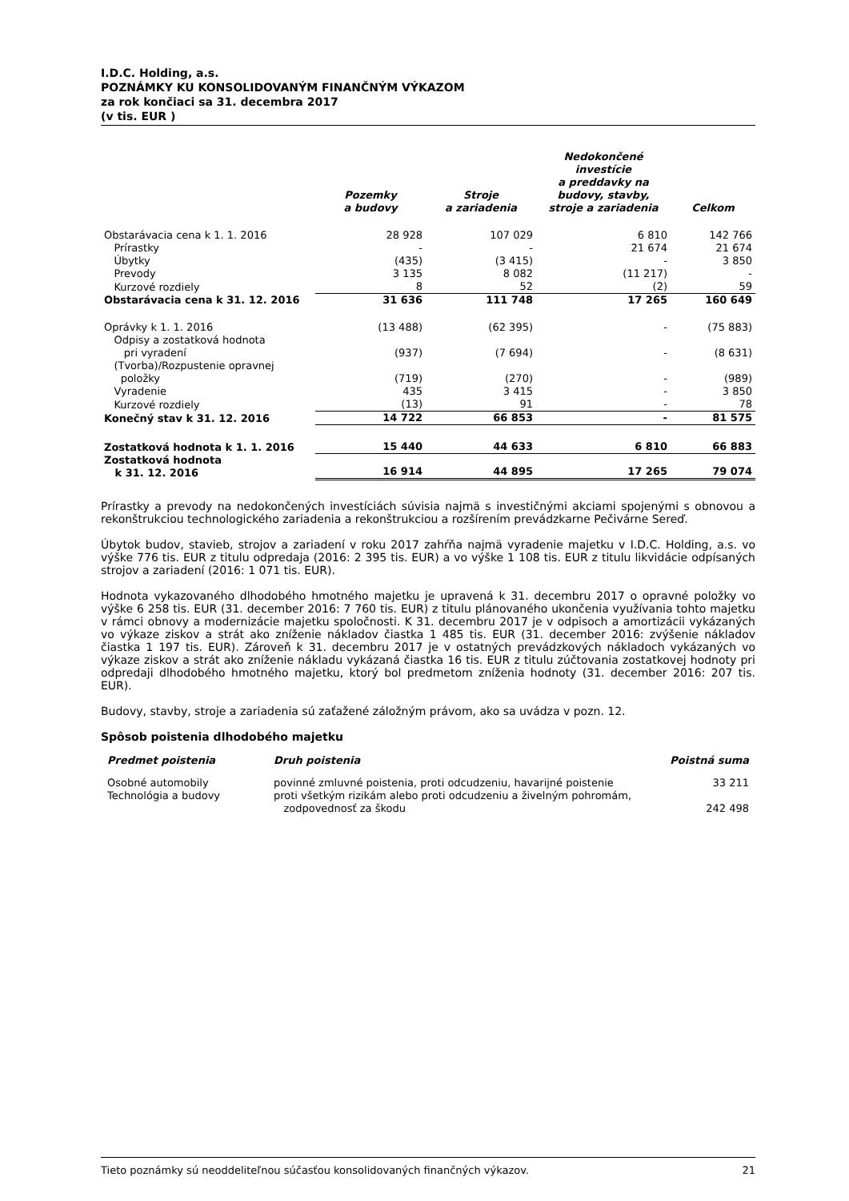I.D.C. Holding, a.s.
POZNÁMKY KU KONSOLIDOVANÝM FINANČNÝM VÝKAZOM
za rok končiaci sa 31. decembra 2017
(v tis. EUR )
| | Pozemky a budovy | Stroje a zariadenia | Nedokončené investície a preddavky na budovy, stavby, stroje a zariadenia | Celkom |
| --- | --- | --- | --- | --- |
| Obstarávacia cena k 1. 1. 2016 | 28 928 | 107 029 | 6 810 | 142 766 |
| Prírastky | - | - | 21 674 | 21 674 |
| Úbytky | (435) | (3 415) | - | 3 850 |
| Prevody | 3 135 | 8 082 | (11 217) | - |
| Kurzové rozdiely | 8 | 52 | (2) | 59 |
| Obstarávacia cena k 31. 12. 2016 | 31 636 | 111 748 | 17 265 | 160 649 |
| Oprávky k 1. 1. 2016 | (13 488) | (62 395) | - | (75 883) |
| Odpisy a zostatková hodnota pri vyradení | (937) | (7 694) | - | (8 631) |
| (Tvorba)/Rozpustenie opravnej položky | (719) | (270) | - | (989) |
| Vyradenie | 435 | 3 415 | - | 3 850 |
| Kurzové rozdiely | (13) | 91 | - | 78 |
| Konečný stav k 31. 12. 2016 | 14 722 | 66 853 | - | 81 575 |
| Zostatková hodnota k 1. 1. 2016 | 15 440 | 44 633 | 6 810 | 66 883 |
| Zostatková hodnota k 31. 12. 2016 | 16 914 | 44 895 | 17 265 | 79 074 |
Prírastky a prevody na nedokončených investíciách súvisia najmä s investičnými akciami spojenými s obnovou a rekonštrukciou technologického zariadenia a rekonštrukciou a rozšírením prevádzkarne Pečivárne Sereď.
Úbytok budov, stavieb, strojov a zariadení v roku 2017 zahŕňa najmä vyradenie majetku v I.D.C. Holding, a.s. vo výške 776 tis. EUR z titulu odpredaja (2016: 2 395 tis. EUR) a vo výške 1 108 tis. EUR z titulu likvidácie odpísaných strojov a zariadení (2016: 1 071 tis. EUR).
Hodnota vykazovaného dlhodobého hmotného majetku je upravená k 31. decembru 2017 o opravné položky vo výške 6 258 tis. EUR (31. december 2016: 7 760 tis. EUR) z titulu plánovaného ukončenia využívania tohto majetku v rámci obnovy a modernizácie majetku spoločnosti. K 31. decembru 2017 je v odpisoch a amortizácii vykázaných vo výkaze ziskov a strát ako zníženie nákladov čiastka 1 485 tis. EUR (31. december 2016: zvýšenie nákladov čiastka 1 197 tis. EUR). Zároveň k 31. decembru 2017 je v ostatných prevádzkových nákladoch vykázaných vo výkaze ziskov a strát ako zníženie nákladu vykázaná čiastka 16 tis. EUR z titulu zúčtovania zostatkovej hodnoty pri odpredaji dlhodobého hmotného majetku, ktorý bol predmetom zníženia hodnoty (31. december 2016: 207 tis. EUR).
Budovy, stavby, stroje a zariadenia sú zaťažené záložným právom, ako sa uvádza v pozn. 12.
Spôsob poistenia dlhodobého majetku
| Predmet poistenia | Druh poistenia | Poistná suma |
| --- | --- | --- |
| Osobné automobily | povinné zmluvné poistenia, proti odcudzeniu, havarijné poistenie | 33 211 |
| Technológia a budovy | proti všetkým rizikám alebo proti odcudzeniu a živelným pohromám, zodpovednosť za škodu | 242 498 |
Tieto poznámky sú neoddeliteľnou súčasťou konsolidovaných finančných výkazov. 21